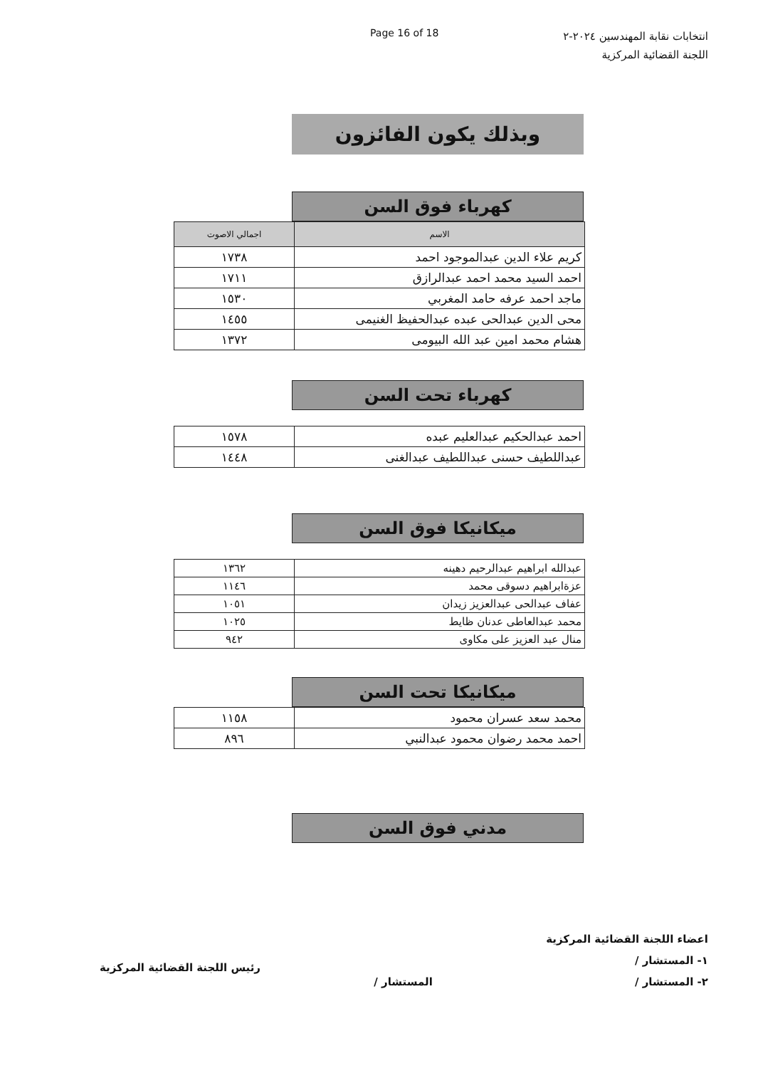Page 16 of 18
انتخابات نقابة المهندسين ٢٠٢٤-٢
اللجنة القضائية المركزية
وبذلك يكون الفائزون
كهرباء فوق السن
| الاسم | اجمالي الاصوت |
| --- | --- |
| كريم علاء الدين عبدالموجود احمد | ١٧٣٨ |
| احمد السيد محمد احمد عبدالرازق | ١٧١١ |
| ماجد احمد عرفه حامد المغربي | ١٥٣٠ |
| محى الدين عبدالحى عبده عبدالحفيظ الغنيمى | ١٤٥٥ |
| هشام محمد امين عبد الله البيومى | ١٣٧٢ |
كهرباء تحت السن
| احمد عبدالحكيم عبدالعليم عبده | ١٥٧٨ |
| عبداللطيف حسنى عبداللطيف عبدالغنى | ١٤٤٨ |
ميكانيكا فوق السن
| عبدالله ابراهيم عبدالرحيم دهينه | ١٣٦٢ |
| عزةابراهيم دسوقى محمد | ١١٤٦ |
| عفاف عبدالحى عبدالعزيز زيدان | ١٠٥١ |
| محمد عبدالعاطى عدنان ظايط | ١٠٢٥ |
| منال عبد العزيز على مكاوى | ٩٤٢ |
ميكانيكا تحت السن
| محمد سعد عسران محمود | ١١٥٨ |
| احمد محمد رضوان محمود عبدالنبي | ٨٩٦ |
مدني فوق السن
اعضاء اللجنة القضائية المركزية
١- المستشار /
٢- المستشار /
المستشار /
رئيس اللجنة القضائية المركزية